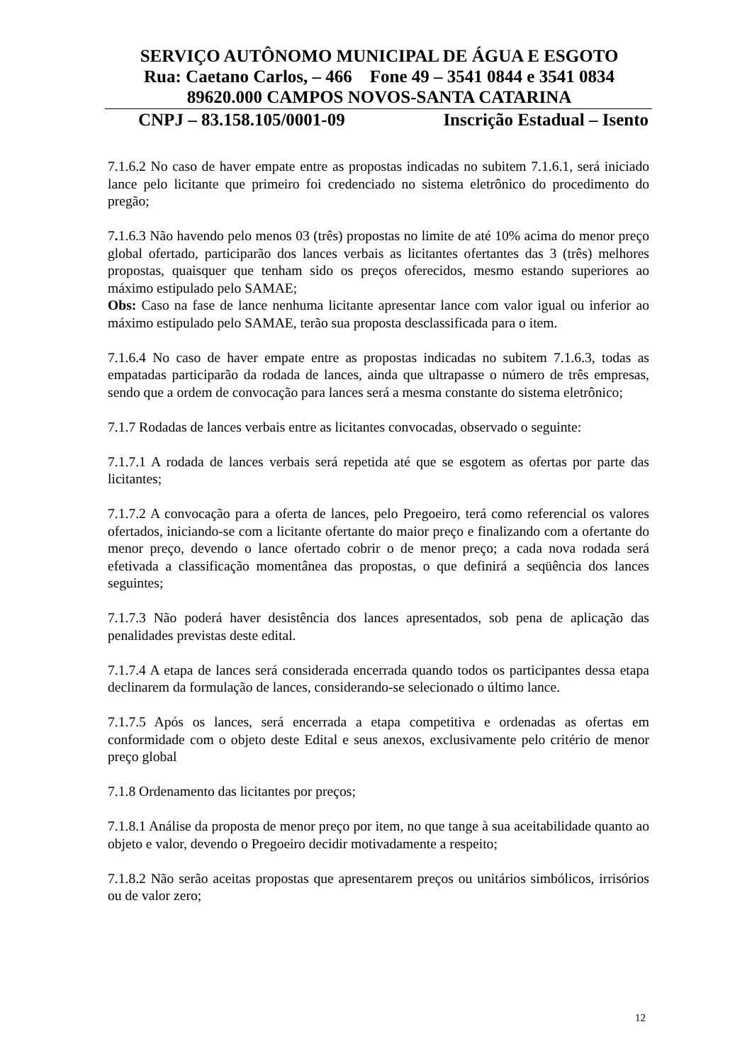SERVIÇO AUTÔNOMO MUNICIPAL DE ÁGUA E ESGOTO
Rua: Caetano Carlos, – 466 Fone 49 – 3541 0844 e 3541 0834
89620.000 CAMPOS NOVOS-SANTA CATARINA
CNPJ – 83.158.105/0001-09 Inscrição Estadual – Isento
7.1.6.2 No caso de haver empate entre as propostas indicadas no subitem 7.1.6.1, será iniciado lance pelo licitante que primeiro foi credenciado no sistema eletrônico do procedimento do pregão;
7. 1.6.3 Não havendo pelo menos 03 (três) propostas no limite de até 10% acima do menor preço global ofertado, participarão dos lances verbais as licitantes ofertantes das 3 (três) melhores propostas, quaisquer que tenham sido os preços oferecidos, mesmo estando superiores ao máximo estipulado pelo SAMAE;
Obs: Caso na fase de lance nenhuma licitante apresentar lance com valor igual ou inferior ao máximo estipulado pelo SAMAE, terão sua proposta desclassificada para o item.
7.1.6.4 No caso de haver empate entre as propostas indicadas no subitem 7.1.6.3, todas as empatadas participarão da rodada de lances, ainda que ultrapasse o número de três empresas, sendo que a ordem de convocação para lances será a mesma constante do sistema eletrônico;
7.1.7 Rodadas de lances verbais entre as licitantes convocadas, observado o seguinte:
7.1.7.1 A rodada de lances verbais será repetida até que se esgotem as ofertas por parte das licitantes;
7.1.7.2 A convocação para a oferta de lances, pelo Pregoeiro, terá como referencial os valores ofertados, iniciando-se com a licitante ofertante do maior preço e finalizando com a ofertante do menor preço, devendo o lance ofertado cobrir o de menor preço; a cada nova rodada será efetivada a classificação momentânea das propostas, o que definirá a seqüência dos lances seguintes;
7.1.7.3 Não poderá haver desistência dos lances apresentados, sob pena de aplicação das penalidades previstas deste edital.
7.1.7.4 A etapa de lances será considerada encerrada quando todos os participantes dessa etapa declinarem da formulação de lances, considerando-se selecionado o último lance.
7.1.7.5 Após os lances, será encerrada a etapa competitiva e ordenadas as ofertas em conformidade com o objeto deste Edital e seus anexos, exclusivamente pelo critério de menor preço global
7.1.8 Ordenamento das licitantes por preços;
7.1.8.1 Análise da proposta de menor preço por item, no que tange à sua aceitabilidade quanto ao objeto e valor, devendo o Pregoeiro decidir motivadamente a respeito;
7.1.8.2 Não serão aceitas propostas que apresentarem preços ou unitários simbólicos, irrisórios ou de valor zero;
12